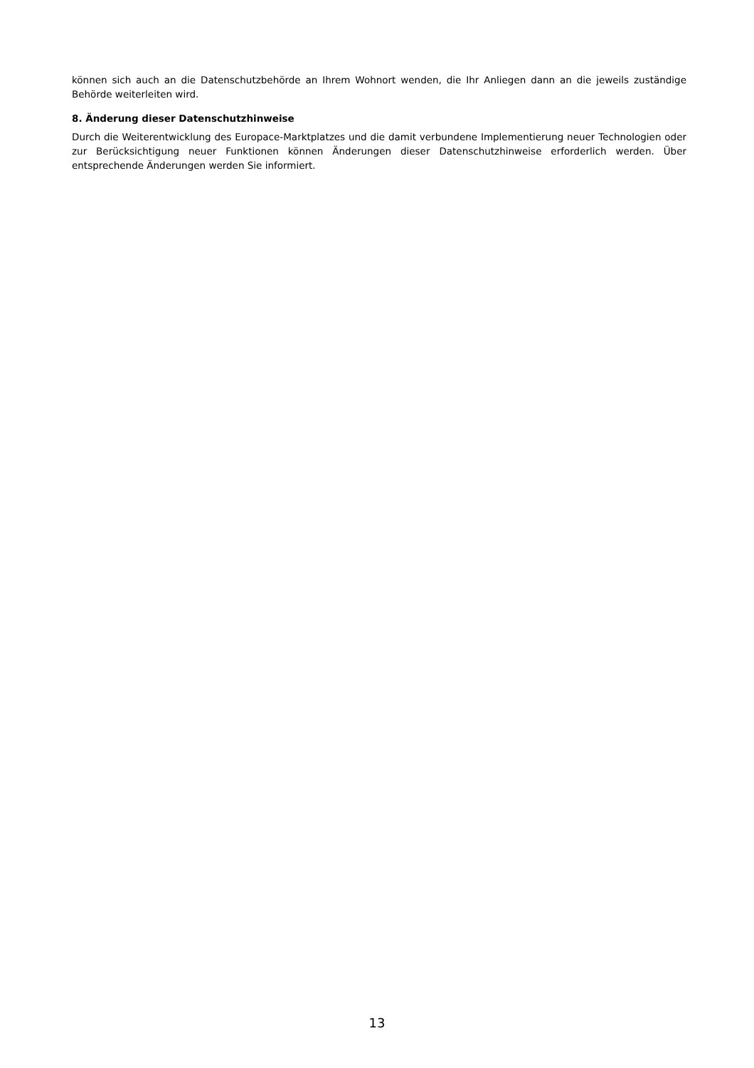können sich auch an die Datenschutzbehörde an Ihrem Wohnort wenden, die Ihr Anliegen dann an die jeweils zuständige Behörde weiterleiten wird.
8. Änderung dieser Datenschutzhinweise
Durch die Weiterentwicklung des Europace-Marktplatzes und die damit verbundene Implementierung neuer Technologien oder zur Berücksichtigung neuer Funktionen können Änderungen dieser Datenschutzhinweise erforderlich werden. Über entsprechende Änderungen werden Sie informiert.
13